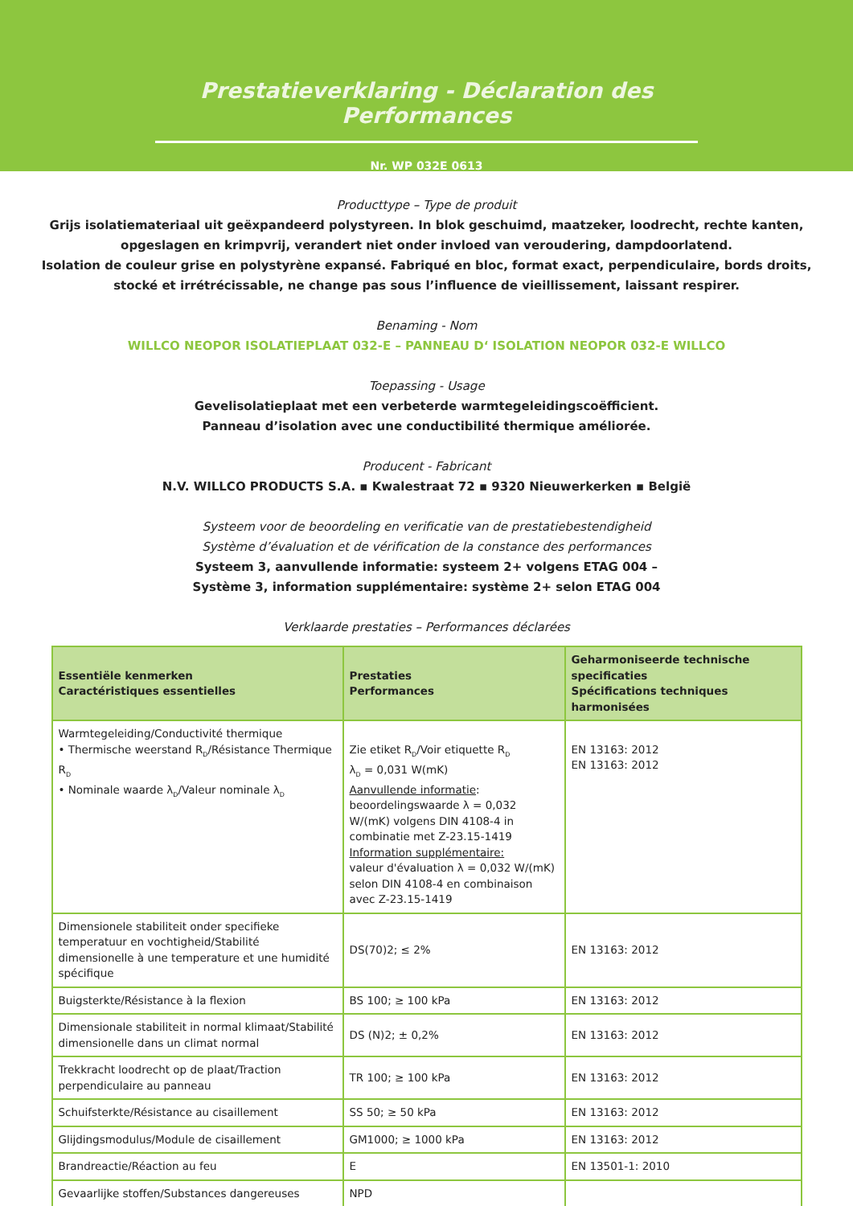Prestatieverklaring - Déclaration des Performances
Nr. WP 032E 0613
Producttype – Type de produit
Grijs isolatiemateriaal uit geëxpandeerd polystyreen. In blok geschuimd, maatzeker, loodrecht, rechte kanten,
opgeslagen en krimpvrij, verandert niet onder invloed van veroudering, dampdoorlatend.
Isolation de couleur grise en polystyrène expansé. Fabriqué en bloc, format exact, perpendiculaire, bords droits,
stocké et irrétrécissable, ne change pas sous l’influence de vieillissement, laissant respirer.
Benaming - Nom
WILLCO NEOPOR ISOLATIEPLAAT 032-E – PANNEAU D‘ ISOLATION NEOPOR 032-E WILLCO
Toepassing - Usage
Gevelisolatieplaat met een verbeterde warmtegeleidingscoëfficient.
Panneau d’isolation avec une conductibilité thermique améliorée.
Producent - Fabricant
N.V. WILLCO PRODUCTS S.A. ▪ Kwalestraat 72 ▪ 9320 Nieuwerkerken ▪ België
Systeem voor de beoordeling en verificatie van de prestatiebestendigheid
Système d’évaluation et de vérification de la constance des performances
Systeem 3, aanvullende informatie: systeem 2+ volgens ETAG 004 –
Système 3, information supplémentaire: système 2+ selon ETAG 004
Verklaarde prestaties – Performances déclarées
| Essentiële kenmerken Caractéristiques essentielles | Prestaties Performances | Geharmoniseerde technische specificaties Spécifications techniques harmonisées |
| --- | --- | --- |
| Warmtegeleiding/Conductivité thermique • Thermische weerstand R<sub>D</sub>/Résistance Thermique R<sub>D</sub> • Nominale waarde λ<sub>D</sub>/Valeur nominale λ<sub>D</sub> | Zie etiket R<sub>D</sub>/Voir etiquette R<sub>D</sub> λ<sub>D</sub> = 0,031 W(mK) Aanvullende informatie : beoordelingswaarde λ = 0,032 W/(mK) volgens DIN 4108-4 in combinatie met Z-23.15-1419 Information supplémentaire: valeur d'évaluation λ = 0,032 W/(mK) selon DIN 4108-4 en combinaison avec Z-23.15-1419 | EN 13163: 2012 EN 13163: 2012 |
| Dimensionele stabiliteit onder specifieke temperatuur en vochtigheid/Stabilité dimensionelle à une temperature et une humidité spécifique | DS(70)2; ≤ 2% | EN 13163: 2012 |
| Buigsterkte/Résistance à la flexion | BS 100; ≥ 100 kPa | EN 13163: 2012 |
| Dimensionale stabiliteit in normal klimaat/Stabilité dimensionelle dans un climat normal | DS (N)2; ± 0,2% | EN 13163: 2012 |
| Trekkracht loodrecht op de plaat/Traction perpendiculaire au panneau | TR 100; ≥ 100 kPa | EN 13163: 2012 |
| Schuifsterkte/Résistance au cisaillement | SS 50; ≥ 50 kPa | EN 13163: 2012 |
| Glijdingsmodulus/Module de cisaillement | GM1000; ≥ 1000 kPa | EN 13163: 2012 |
| Brandreactie/Réaction au feu | E | EN 13501-1: 2010 |
| Gevaarlijke stoffen/Substances dangereuses | NPD | |